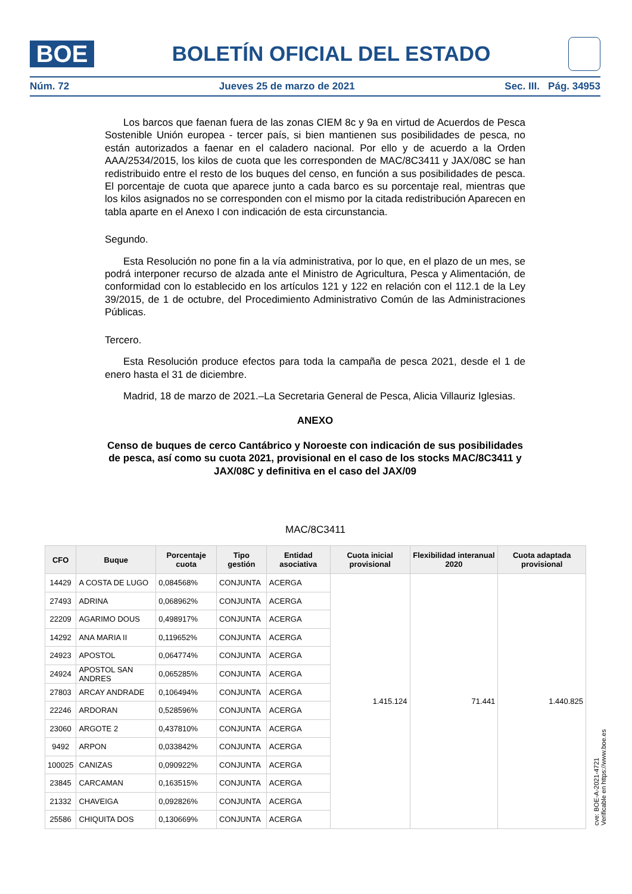BOE
BOLETÍN OFICIAL DEL ESTADO
Núm. 72 Jueves 25 de marzo de 2021 Sec. III. Pág. 34953
Los barcos que faenan fuera de las zonas CIEM 8c y 9a en virtud de Acuerdos de Pesca Sostenible Unión europea - tercer país, si bien mantienen sus posibilidades de pesca, no están autorizados a faenar en el caladero nacional. Por ello y de acuerdo a la Orden AAA/2534/2015, los kilos de cuota que les corresponden de MAC/8C3411 y JAX/08C se han redistribuido entre el resto de los buques del censo, en función a sus posibilidades de pesca. El porcentaje de cuota que aparece junto a cada barco es su porcentaje real, mientras que los kilos asignados no se corresponden con el mismo por la citada redistribución Aparecen en tabla aparte en el Anexo I con indicación de esta circunstancia.
Segundo.
Esta Resolución no pone fin a la vía administrativa, por lo que, en el plazo de un mes, se podrá interponer recurso de alzada ante el Ministro de Agricultura, Pesca y Alimentación, de conformidad con lo establecido en los artículos 121 y 122 en relación con el 112.1 de la Ley 39/2015, de 1 de octubre, del Procedimiento Administrativo Común de las Administraciones Públicas.
Tercero.
Esta Resolución produce efectos para toda la campaña de pesca 2021, desde el 1 de enero hasta el 31 de diciembre.
Madrid, 18 de marzo de 2021.–La Secretaria General de Pesca, Alicia Villauriz Iglesias.
ANEXO
Censo de buques de cerco Cantábrico y Noroeste con indicación de sus posibilidades de pesca, así como su cuota 2021, provisional en el caso de los stocks MAC/8C3411 y JAX/08C y definitiva en el caso del JAX/09
MAC/8C3411
| CFO | Buque | Porcentaje cuota | Tipo gestión | Entidad asociativa | Cuota inicial provisional | Flexibilidad interanual 2020 | Cuota adaptada provisional |
| --- | --- | --- | --- | --- | --- | --- | --- |
| 14429 | A COSTA DE LUGO | 0,084568% | CONJUNTA | ACERGA | 1.415.124 | 71.441 | 1.440.825 |
| 27493 | ADRINA | 0,068962% | CONJUNTA | ACERGA | | | |
| 22209 | AGARIMO DOUS | 0,498917% | CONJUNTA | ACERGA | | | |
| 14292 | ANA MARIA II | 0,119652% | CONJUNTA | ACERGA | | | |
| 24923 | APOSTOL | 0,064774% | CONJUNTA | ACERGA | | | |
| 24924 | APOSTOL SAN ANDRES | 0,065285% | CONJUNTA | ACERGA | | | |
| 27803 | ARCAY ANDRADE | 0,106494% | CONJUNTA | ACERGA | | | |
| 22246 | ARDORAN | 0,528596% | CONJUNTA | ACERGA | | | |
| 23060 | ARGOTE 2 | 0,437810% | CONJUNTA | ACERGA | | | |
| 9492 | ARPON | 0,033842% | CONJUNTA | ACERGA | | | |
| 100025 | CANIZAS | 0,090922% | CONJUNTA | ACERGA | | | |
| 23845 | CARCAMAN | 0,163515% | CONJUNTA | ACERGA | | | |
| 21332 | CHAVEIGA | 0,092826% | CONJUNTA | ACERGA | | | |
| 25586 | CHIQUITA DOS | 0,130669% | CONJUNTA | ACERGA | | | |
cve: BOE-A-2021-4721
Verificable en https://www.boe.es